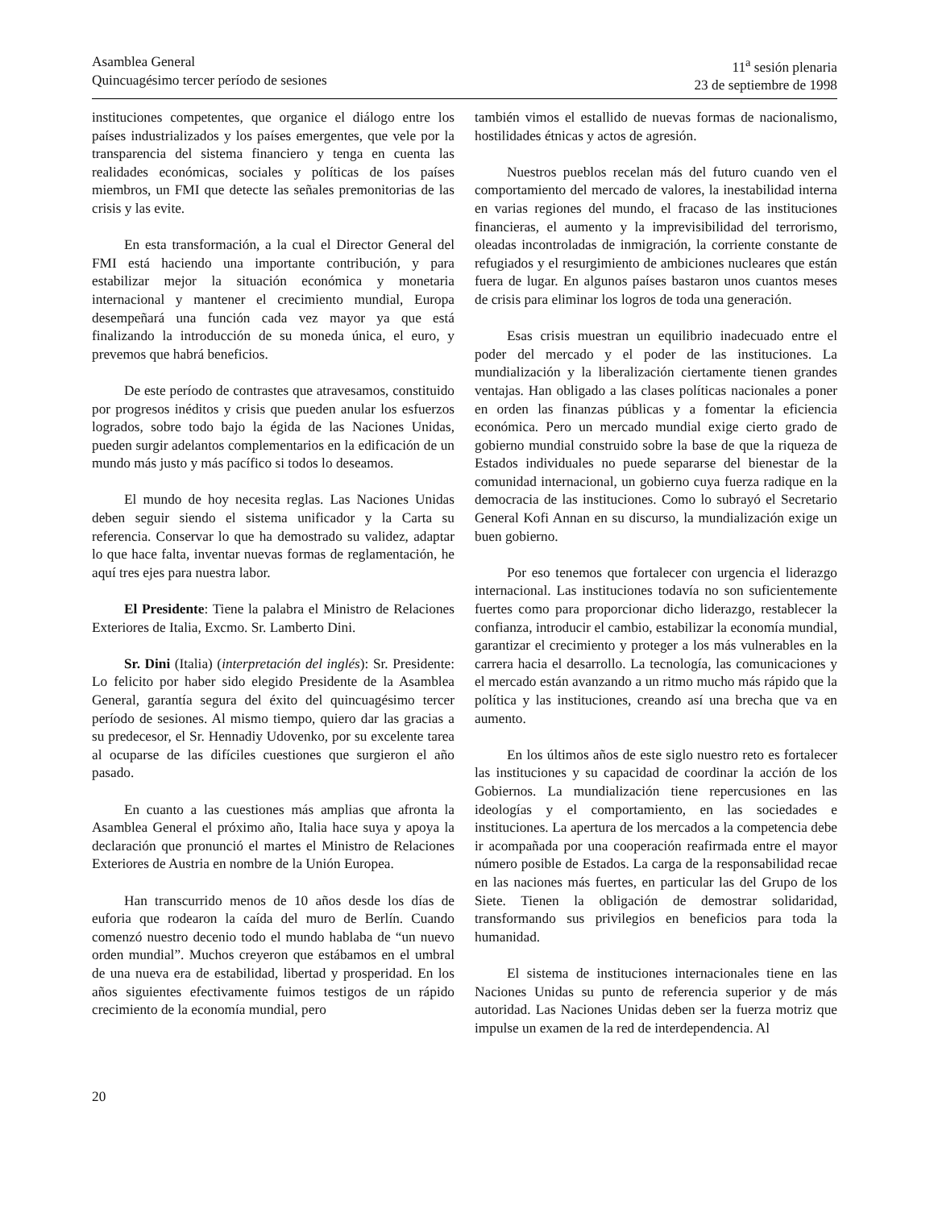Asamblea General
Quincuagésimo tercer período de sesiones
11<sup>a</sup> sesión plenaria
23 de septiembre de 1998
instituciones competentes, que organice el diálogo entre los países industrializados y los países emergentes, que vele por la transparencia del sistema financiero y tenga en cuenta las realidades económicas, sociales y políticas de los países miembros, un FMI que detecte las señales premonitorias de las crisis y las evite.
En esta transformación, a la cual el Director General del FMI está haciendo una importante contribución, y para estabilizar mejor la situación económica y monetaria internacional y mantener el crecimiento mundial, Europa desempeñará una función cada vez mayor ya que está finalizando la introducción de su moneda única, el euro, y prevemos que habrá beneficios.
De este período de contrastes que atravesamos, constituido por progresos inéditos y crisis que pueden anular los esfuerzos logrados, sobre todo bajo la égida de las Naciones Unidas, pueden surgir adelantos complementarios en la edificación de un mundo más justo y más pacífico si todos lo deseamos.
El mundo de hoy necesita reglas. Las Naciones Unidas deben seguir siendo el sistema unificador y la Carta su referencia. Conservar lo que ha demostrado su validez, adaptar lo que hace falta, inventar nuevas formas de reglamentación, he aquí tres ejes para nuestra labor.
El Presidente: Tiene la palabra el Ministro de Relaciones Exteriores de Italia, Excmo. Sr. Lamberto Dini.
Sr. Dini (Italia) (interpretación del inglés): Sr. Presidente: Lo felicito por haber sido elegido Presidente de la Asamblea General, garantía segura del éxito del quincuagésimo tercer período de sesiones. Al mismo tiempo, quiero dar las gracias a su predecesor, el Sr. Hennadiy Udovenko, por su excelente tarea al ocuparse de las difíciles cuestiones que surgieron el año pasado.
En cuanto a las cuestiones más amplias que afronta la Asamblea General el próximo año, Italia hace suya y apoya la declaración que pronunció el martes el Ministro de Relaciones Exteriores de Austria en nombre de la Unión Europea.
Han transcurrido menos de 10 años desde los días de euforia que rodearon la caída del muro de Berlín. Cuando comenzó nuestro decenio todo el mundo hablaba de “un nuevo orden mundial”. Muchos creyeron que estábamos en el umbral de una nueva era de estabilidad, libertad y prosperidad. En los años siguientes efectivamente fuimos testigos de un rápido crecimiento de la economía mundial, pero
también vimos el estallido de nuevas formas de nacionalismo, hostilidades étnicas y actos de agresión.
Nuestros pueblos recelan más del futuro cuando ven el comportamiento del mercado de valores, la inestabilidad interna en varias regiones del mundo, el fracaso de las instituciones financieras, el aumento y la imprevisibilidad del terrorismo, oleadas incontroladas de inmigración, la corriente constante de refugiados y el resurgimiento de ambiciones nucleares que están fuera de lugar. En algunos países bastaron unos cuantos meses de crisis para eliminar los logros de toda una generación.
Esas crisis muestran un equilibrio inadecuado entre el poder del mercado y el poder de las instituciones. La mundialización y la liberalización ciertamente tienen grandes ventajas. Han obligado a las clases políticas nacionales a poner en orden las finanzas públicas y a fomentar la eficiencia económica. Pero un mercado mundial exige cierto grado de gobierno mundial construido sobre la base de que la riqueza de Estados individuales no puede separarse del bienestar de la comunidad internacional, un gobierno cuya fuerza radique en la democracia de las instituciones. Como lo subrayó el Secretario General Kofi Annan en su discurso, la mundialización exige un buen gobierno.
Por eso tenemos que fortalecer con urgencia el liderazgo internacional. Las instituciones todavía no son suficientemente fuertes como para proporcionar dicho liderazgo, restablecer la confianza, introducir el cambio, estabilizar la economía mundial, garantizar el crecimiento y proteger a los más vulnerables en la carrera hacia el desarrollo. La tecnología, las comunicaciones y el mercado están avanzando a un ritmo mucho más rápido que la política y las instituciones, creando así una brecha que va en aumento.
En los últimos años de este siglo nuestro reto es fortalecer las instituciones y su capacidad de coordinar la acción de los Gobiernos. La mundialización tiene repercusiones en las ideologías y el comportamiento, en las sociedades e instituciones. La apertura de los mercados a la competencia debe ir acompañada por una cooperación reafirmada entre el mayor número posible de Estados. La carga de la responsabilidad recae en las naciones más fuertes, en particular las del Grupo de los Siete. Tienen la obligación de demostrar solidaridad, transformando sus privilegios en beneficios para toda la humanidad.
El sistema de instituciones internacionales tiene en las Naciones Unidas su punto de referencia superior y de más autoridad. Las Naciones Unidas deben ser la fuerza motriz que impulse un examen de la red de interdependencia. Al
20